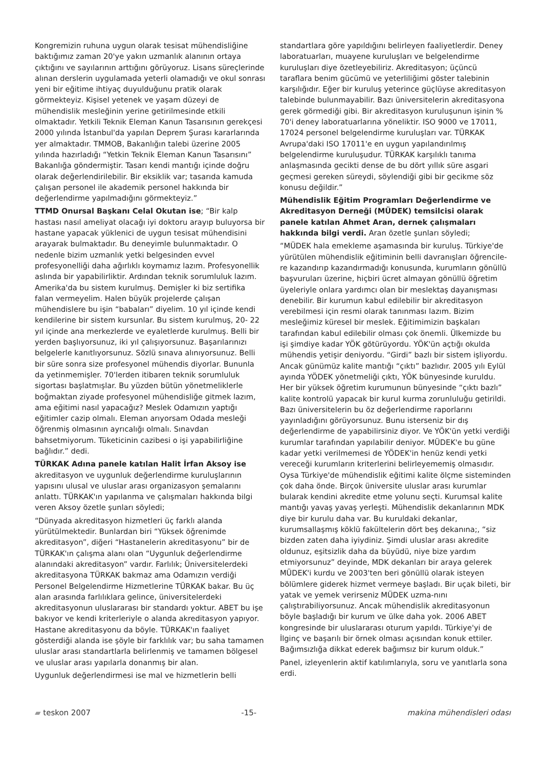Kongremizin ruhuna uygun olarak tesisat mühendisliğine baktığımız zaman 20'ye yakın uzmanlık alanının ortaya çıktığını ve sayılarının arttığını görüyoruz. Lisans süreçlerinde alınan derslerin uygulamada yeterli olamadığı ve okul sonrası yeni bir eğitime ihtiyaç duyulduğunu pratik olarak görmekteyiz. Kişisel yetenek ve yaşam düzeyi de mühendislik mesleğinin yerine getirilmesinde etkili olmaktadır. Yetkili Teknik Eleman Kanun Tasarısının gerekçesi 2000 yılında İstanbul'da yapılan Deprem Şurası kararlarında yer almaktadır. TMMOB, Bakanlığın talebi üzerine 2005 yılında hazırladığı “Yetkin Teknik Eleman Kanun Tasarısını” Bakanlığa göndermiştir. Tasarı kendi mantığı içinde doğru olarak değerlendirilebilir. Bir eksiklik var; tasarıda kamuda çalışan personel ile akademik personel hakkında bir değerlendirme yapılmadığını görmekteyiz.”
TTMD Onursal Başkanı Celal Okutan ise; “Bir kalp hastası nasıl ameliyat olacağı iyi doktoru arayıp buluyorsa bir hastane yapacak yüklenici de uygun tesisat mühendisini arayarak bulmaktadır. Bu deneyimle bulunmaktadır. O nedenle bizim uzmanlık yetki belgesinden evvel profesyonelliği daha ağırlıklı koymamız lazım. Profesyonellik aslında bir yapabilirliktir. Ardından teknik sorumluluk lazım. Amerika'da bu sistem kurulmuş. Demişler ki biz sertifika falan vermeyelim. Halen büyük projelerde çalışan mühendislere bu işin “babaları” diyelim. 10 yıl içinde kendi kendilerine bir sistem kursunlar. Bu sistem kurulmuş, 20- 22 yıl içinde ana merkezlerde ve eyaletlerde kurulmuş. Belli bir yerden başlıyorsunuz, iki yıl çalışıyorsunuz. Başarılarınızı belgelerle kanıtlıyorsunuz. Sözlü sınava alınıyorsunuz. Belli bir süre sonra size profesyonel mühendis diyorlar. Bununla da yetinmemişler. 70'lerden itibaren teknik sorumluluk sigortası başlatmışlar. Bu yüzden bütün yönetmeliklerle boğmaktan ziyade profesyonel mühendisliğe gitmek lazım, ama eğitimi nasıl yapacağız? Meslek Odamızın yaptığı eğitimler cazip olmalı. Eleman arıyorsam Odada mesleği öğrenmiş olmasının ayrıcalığı olmalı. Sınavdan bahsetmiyorum. Tüketicinin cazibesi o işi yapabilirliğine bağlıdır.” dedi.
TÜRKAK Adına panele katılan Halit İrfan Aksoy ise akreditasyon ve uygunluk değerlendirme kuruluşlarının yapısını ulusal ve uluslar arası organizasyon şemalarını anlattı. TÜRKAK'ın yapılanma ve çalışmaları hakkında bilgi veren Aksoy özetle şunları söyledi;
“Dünyada akreditasyon hizmetleri üç farklı alanda yürütülmektedir. Bunlardan biri “Yüksek öğrenimde akreditasyon”, diğeri “Hastanelerin akreditasyonu” bir de TÜRKAK'ın çalışma alanı olan “Uygunluk değerlendirme alanındaki akreditasyon” vardır. Farlılık; Üniversitelerdeki akreditasyona TÜRKAK bakmaz ama Odamızın verdiği Personel Belgelendirme Hizmetlerine TÜRKAK bakar. Bu üç alan arasında farlılıklara gelince, üniversitelerdeki akreditasyonun uluslararası bir standardı yoktur. ABET bu işe bakıyor ve kendi kriterleriyle o alanda akreditasyon yapıyor. Hastane akreditasyonu da böyle. TÜRKAK'ın faaliyet gösterdiği alanda ise şöyle bir farklılık var; bu saha tamamen uluslar arası standartlarla belirlenmiş ve tamamen bölgesel ve uluslar arası yapılarla donanmış bir alan.
Uygunluk değerlendirmesi ise mal ve hizmetlerin belli
standartlara göre yapıldığını belirleyen faaliyetlerdir. Deney laboratuarları, muayene kuruluşları ve belgelendirme kuruluşları diye özetleyebiliriz. Akreditasyon; üçüncü taraflara benim gücümü ve yeterliliğimi göster talebinin karşılığıdır. Eğer bir kuruluş yeterince güçlüyse akreditasyon talebinde bulunmayabilir. Bazı üniversitelerin akreditasyona gerek görmediği gibi. Bir akreditasyon kuruluşunun işinin % 70'i deney laboratuarlarına yöneliktir. ISO 9000 ve 17011, 17024 personel belgelendirme kuruluşları var. TÜRKAK Avrupa'daki ISO 17011'e en uygun yapılandırılmış belgelendirme kuruluşudur. TÜRKAK karşılıklı tanıma anlaşmasında gecikti dense de bu dört yıllık süre asgari geçmesi gereken süreydi, söylendiği gibi bir gecikme söz konusu değildir.”
Mühendislik Eğitim Programları Değerlendirme ve Akreditasyon Derneği (MÜDEK) temsilcisi olarak panele katılan Ahmet Aran, dernek çalışmaları hakkında bilgi verdi. Aran özetle şunları söyledi;
“MÜDEK hala emekleme aşamasında bir kuruluş. Türkiye'de yürütülen mühendislik eğitiminin belli davranışları öğrencile-re kazandırıp kazandırmadığı konusunda, kurumların gönüllü başvuruları üzerine, hiçbiri ücret almayan gönüllü öğretim üyeleriyle onlara yardımcı olan bir meslektaş dayanışması denebilir. Bir kurumun kabul edilebilir bir akreditasyon verebilmesi için resmi olarak tanınması lazım. Bizim mesleğimiz küresel bir meslek. Eğitimimizin başkaları tarafından kabul edilebilir olması çok önemli. Ülkemizde bu işi şimdiye kadar YÖK götürüyordu. YÖK'ün açtığı okulda mühendis yetişir deniyordu. “Girdi” bazlı bir sistem işliyordu. Ancak günümüz kalite mantığı “çıktı” bazlıdır. 2005 yılı Eylül ayında YÖDEK yönetmeliği çıktı, YÖK bünyesinde kuruldu. Her bir yüksek öğretim kurumunun bünyesinde “çıktı bazlı” kalite kontrolü yapacak bir kurul kurma zorunluluğu getirildi. Bazı üniversitelerin bu öz değerlendirme raporlarını yayınladığını görüyorsunuz. Bunu isterseniz bir dış değerlendirme de yapabilirsiniz diyor. Ve YÖK'ün yetki verdiği kurumlar tarafından yapılabilir deniyor. MÜDEK'e bu güne kadar yetki verilmemesi de YÖDEK'in henüz kendi yetki vereceği kurumların kriterlerini belirleyememiş olmasıdır. Oysa Türkiye'de mühendislik eğitimi kalite ölçme sisteminden çok daha önde. Birçok üniversite uluslar arası kurumlar bularak kendini akredite etme yolunu seçti. Kurumsal kalite mantığı yavaş yavaş yerleşti. Mühendislik dekanlarının MDK diye bir kurulu daha var. Bu kuruldaki dekanlar, kurumsallaşmış köklü fakültelerin dört beş dekanına;, “siz bizden zaten daha iyiydiniz. Şimdi uluslar arası akredite oldunuz, eşitsizlik daha da büyüdü, niye bize yardım etmiyorsunuz” deyinde, MDK dekanları bir araya gelerek MÜDEK'i kurdu ve 2003'ten beri gönüllü olarak isteyen bölümlere giderek hizmet vermeye başladı. Bir uçak bileti, bir yatak ve yemek verirseniz MÜDEK uzma-nını çalıştırabiliyorsunuz. Ancak mühendislik akreditasyonun böyle başladığı bir kurum ve ülke daha yok. 2006 ABET kongresinde bir uluslararası oturum yapıldı. Türkiye'yi de İlginç ve başarılı bir örnek olması açısından konuk ettiler. Bağımsızlığa dikkat ederek bağımsız bir kurum olduk.”
Panel, izleyenlerin aktif katılımlarıyla, soru ve yanıtlarla sona erdi.
▰ teskon 2007 -15- makina mühendisleri odası